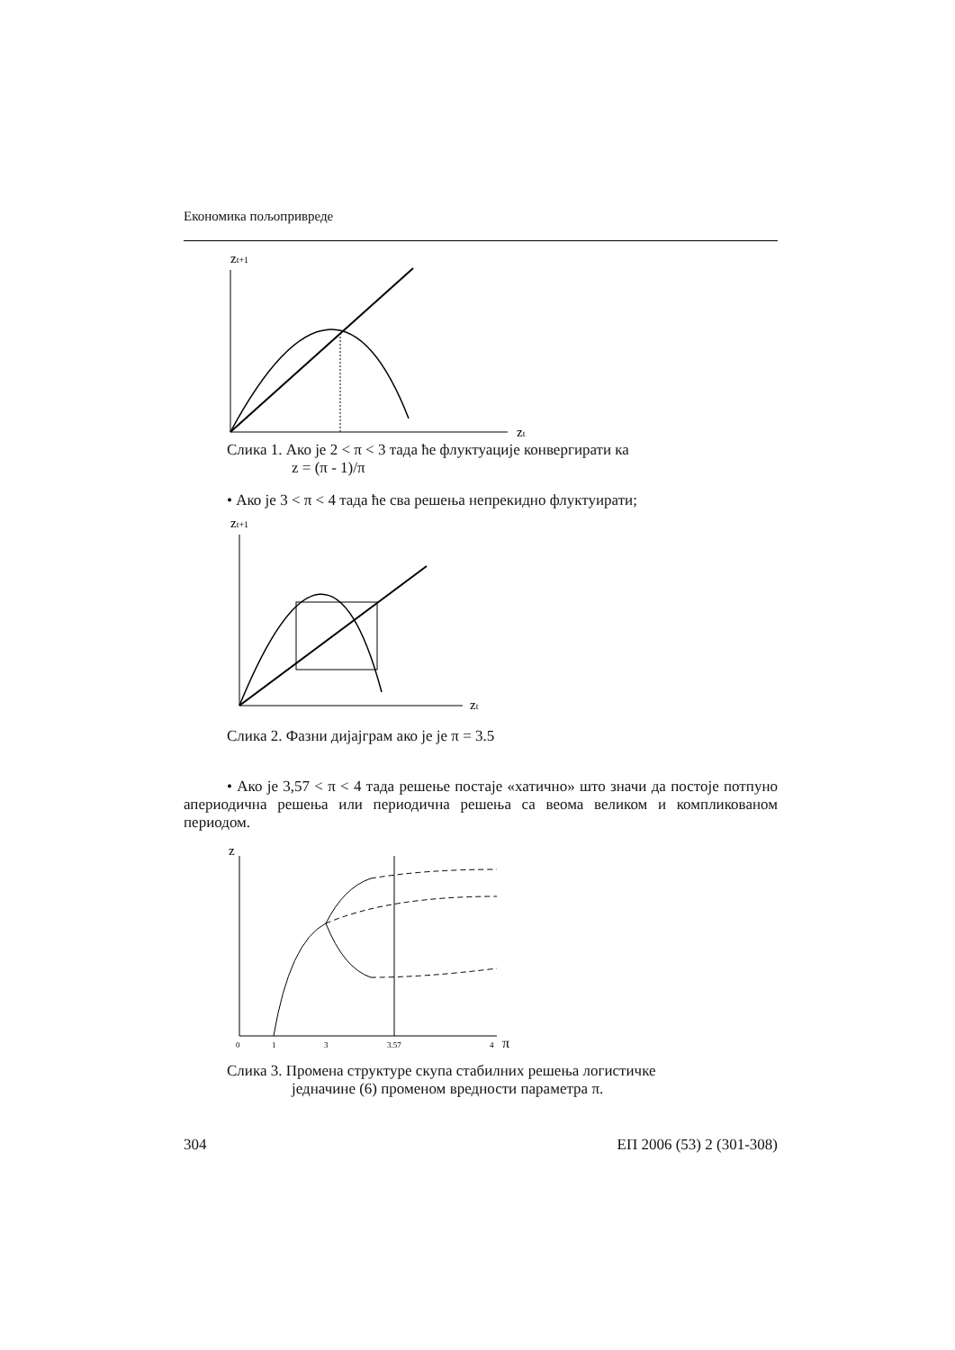Економика пољопривреде
zt+1
zt
Слика 1. Ако је 2 < π < 3 тада ће флуктуације конвергирати ка
z = (π - 1)/π
• Ако је 3 < π < 4 тада ће сва решења непрекидно флуктуирати;
zt+1
zt
Слика 2. Фазни дијајграм ако је је π = 3.5
• Ако је 3,57 < π < 4 тада решење постаје «хатично» што значи да постоје потпуно апериодична решења или периодична решења са веома великом и компликованом периодом.
z
0
1
3
3.57
4
π
Слика 3. Промена структуре скупа стабилних решења логистичке
једначине (6) променом вредности параметра π.
304 ЕП 2006 (53) 2 (301-308)